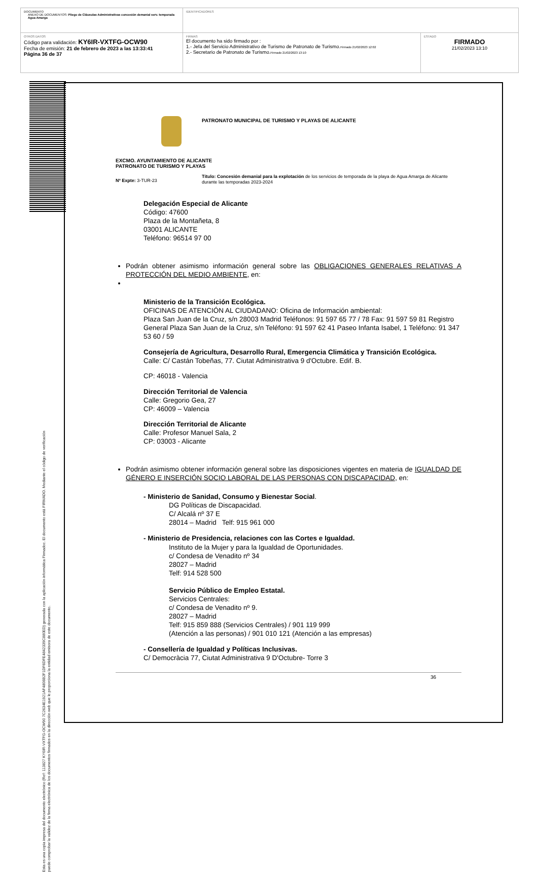| DOCUMENTO ANEXO DE DOCUMENTOS: Pliego de Cláusulas Administrativas concesión demanial serv. temporada Agua Amarga | IDENTIFICADORES | |
| OTROS DATOS Código para validación: KY6IR-VXTFG-OCW90 Fecha de emisión: 21 de febrero de 2023 a las 13:33:41 Página 36 de 37 | FIRMAS El documento ha sido firmado por : 1.- Jefa del Servicio Administrativo de Turismo de Patronato de Turismo. Firmado 21/02/2023 12:02 2.- Secretario de Patronato de Turismo. Firmado 21/02/2023 13:10 | ESTADO FIRMADO 21/02/2023 13:10 |
Esta es una copia impresa del documento electrónico (Ref: 113827 KY6IR-VXTFG-OCW90 7C2634E1921AF4806B2F1DF6DFE4842339C880ED) generada con la aplicación informática Firmadoc. El documento está FIRMADO. Mediante el código de verificación
puede comprobar la validez de la firma electrónica de los documentos firmados en la dirección web que le proporciona la entidad emisora de este documento.
PATRONATO MUNICIPAL DE TURISMO Y PLAYAS DE ALICANTE
EXCMO. AYUNTAMIENTO DE ALICANTE
PATRONATO DE TURISMO Y PLAYAS
Nº Expte: 3-TUR-23
Título: Concesión demanial para la explotación de los servicios de temporada de la playa de Agua Amarga de Alicante durante las temporadas 2023-2024
Delegación Especial de Alicante
Código: 47600
Plaza de la Montañeta, 8
03001 ALICANTE
Teléfono: 96514 97 00
Podrán obtener asimismo información general sobre las OBLIGACIONES GENERALES RELATIVAS A PROTECCIÓN DEL MEDIO AMBIENTE, en:
Ministerio de la Transición Ecológica.
OFICINAS DE ATENCIÓN AL CIUDADANO: Oficina de Información ambiental:
Plaza San Juan de la Cruz, s/n 28003 Madrid Teléfonos: 91 597 65 77 / 78 Fax: 91 597 59 81 Registro General Plaza San Juan de la Cruz, s/n Teléfono: 91 597 62 41 Paseo Infanta Isabel, 1 Teléfono: 91 347 53 60 / 59
Consejería de Agricultura, Desarrollo Rural, Emergencia Climática y Transición Ecológica.
Calle: C/ Castán Tobeñas, 77. Ciutat Administrativa 9 d'Octubre. Edif. B.
CP: 46018 - Valencia
Dirección Territorial de Valencia
Calle: Gregorio Gea, 27
CP: 46009 – Valencia
Dirección Territorial de Alicante
Calle: Profesor Manuel Sala, 2
CP: 03003 - Alicante
Podrán asimismo obtener información general sobre las disposiciones vigentes en materia de IGUALDAD DE GÉNERO E INSERCIÓN SOCIO LABORAL DE LAS PERSONAS CON DISCAPACIDAD, en:
- Ministerio de Sanidad, Consumo y Bienestar Social.
DG Políticas de Discapacidad.
C/ Alcalá nº 37 E
28014 – Madrid Telf: 915 961 000
- Ministerio de Presidencia, relaciones con las Cortes e Igualdad.
Instituto de la Mujer y para la Igualdad de Oportunidades.
c/ Condesa de Venadito nº 34
28027 – Madrid
Telf: 914 528 500
Servicio Público de Empleo Estatal.
Servicios Centrales:
c/ Condesa de Venadito nº 9.
28027 – Madrid
Telf: 915 859 888 (Servicios Centrales) / 901 119 999
(Atención a las personas) / 901 010 121 (Atención a las empresas)
- Consellería de Igualdad y Políticas Inclusivas.
C/ Democràcia 77, Ciutat Administrativa 9 D'Octubre- Torre 3
36